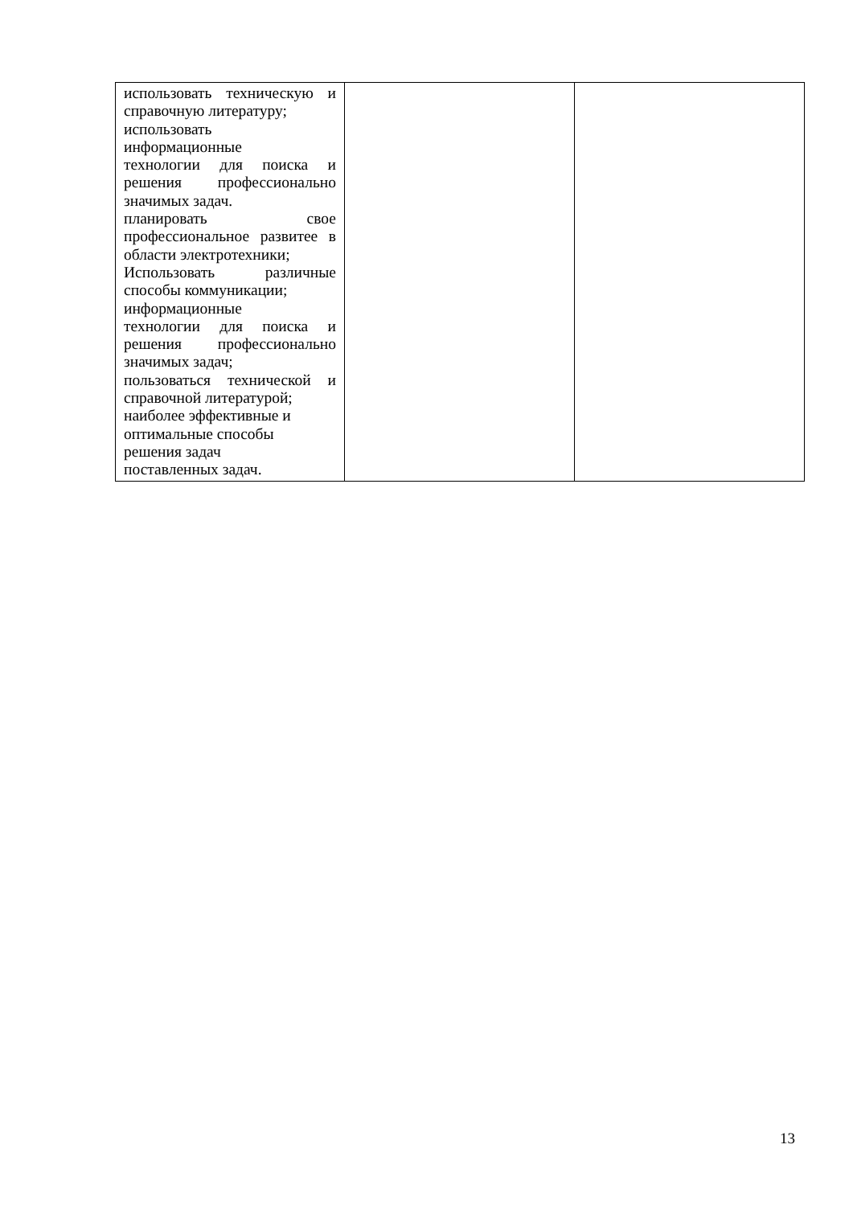| использовать техническую и справочную литературу; использовать информационные технологии для поиска и решения профессионально значимых задач. планировать свое профессиональное развитее в области электротехники; Использовать различные способы коммуникации; информационные технологии для поиска и решения профессионально значимых задач; пользоваться технической и справочной литературой; наиболее эффективные и оптимальные способы решения задач поставленных задач. | | |
13